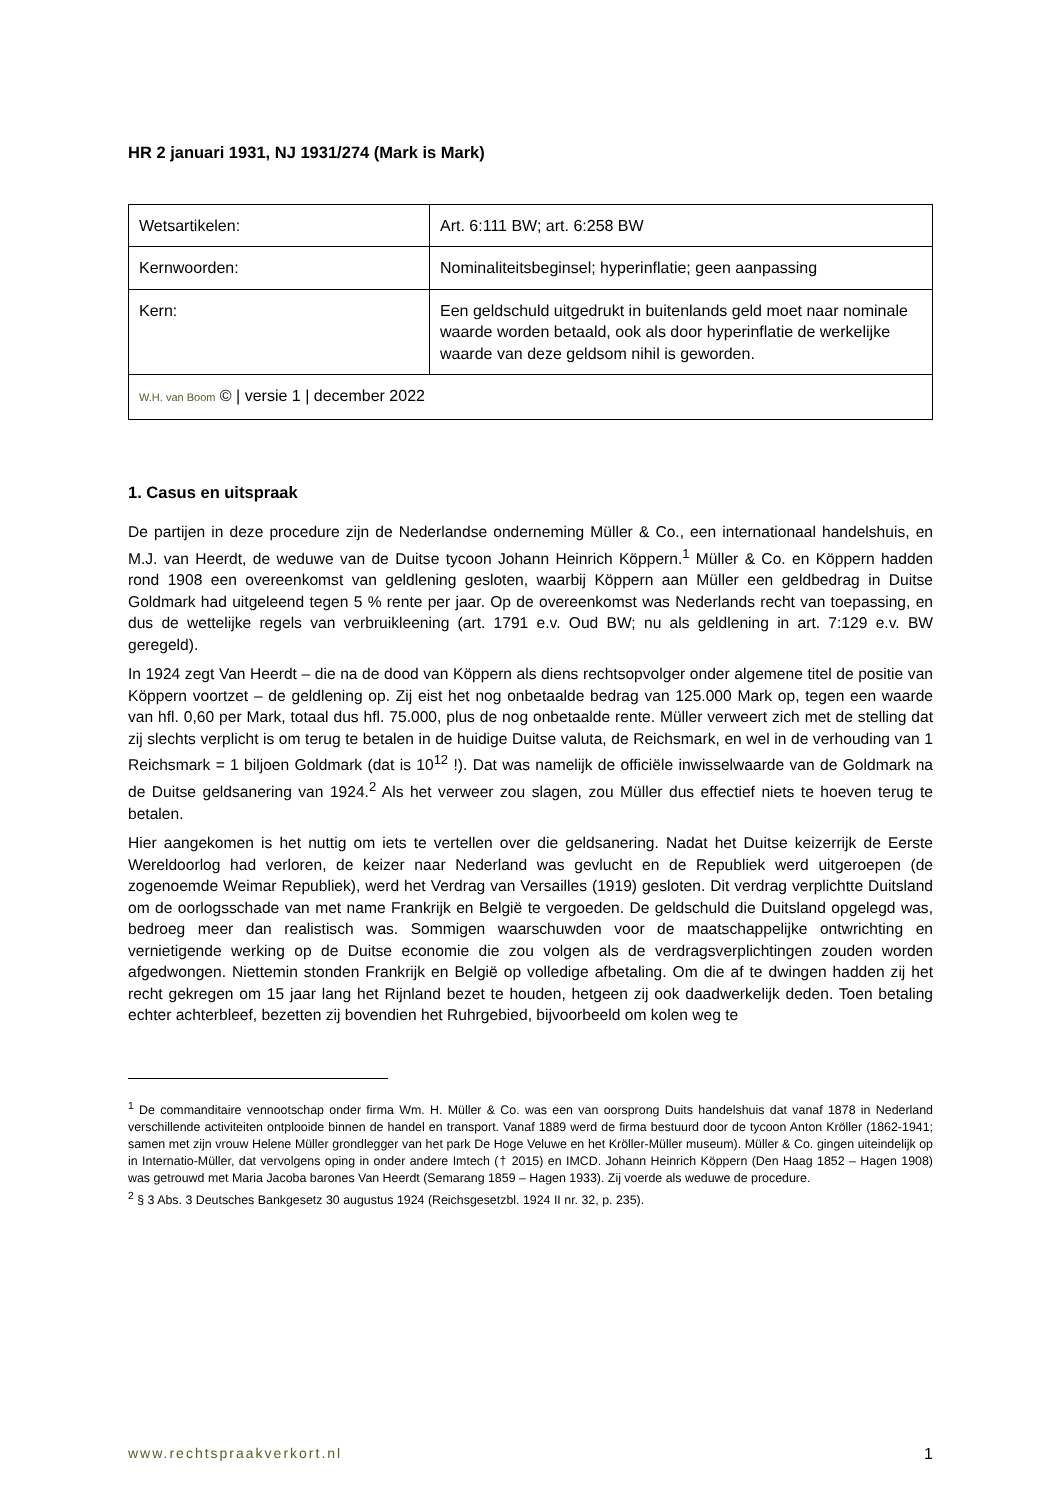HR 2 januari 1931, NJ 1931/274 (Mark is Mark)
| Wetsartikelen: | Art. 6:111 BW; art. 6:258 BW |
| Kernwoorden: | Nominaliteitsbeginsel; hyperinflatie; geen aanpassing |
| Kern: | Een geldschuld uitgedrukt in buitenlands geld moet naar nominale waarde worden betaald, ook als door hyperinflatie de werkelijke waarde van deze geldsom nihil is geworden. |
| W.H. van Boom © / versie 1 / december 2022 | |
1. Casus en uitspraak
De partijen in deze procedure zijn de Nederlandse onderneming Müller & Co., een internationaal handelshuis, en M.J. van Heerdt, de weduwe van de Duitse tycoon Johann Heinrich Köppern.<sup>1</sup> Müller & Co. en Köppern hadden rond 1908 een overeenkomst van geldlening gesloten, waarbij Köppern aan Müller een geldbedrag in Duitse Goldmark had uitgeleend tegen 5 % rente per jaar. Op de overeenkomst was Nederlands recht van toepassing, en dus de wettelijke regels van verbruikleening (art. 1791 e.v. Oud BW; nu als geldlening in art. 7:129 e.v. BW geregeld).
In 1924 zegt Van Heerdt – die na de dood van Köppern als diens rechtsopvolger onder algemene titel de positie van Köppern voortzet – de geldlening op. Zij eist het nog onbetaalde bedrag van 125.000 Mark op, tegen een waarde van hfl. 0,60 per Mark, totaal dus hfl. 75.000, plus de nog onbetaalde rente. Müller verweert zich met de stelling dat zij slechts verplicht is om terug te betalen in de huidige Duitse valuta, de Reichsmark, en wel in de verhouding van 1 Reichsmark = 1 biljoen Goldmark (dat is 10<sup>12</sup> !). Dat was namelijk de officiële inwisselwaarde van de Goldmark na de Duitse geldsanering van 1924.<sup>2</sup> Als het verweer zou slagen, zou Müller dus effectief niets te hoeven terug te betalen.
Hier aangekomen is het nuttig om iets te vertellen over die geldsanering. Nadat het Duitse keizerrijk de Eerste Wereldoorlog had verloren, de keizer naar Nederland was gevlucht en de Republiek werd uitgeroepen (de zogenoemde Weimar Republiek), werd het Verdrag van Versailles (1919) gesloten. Dit verdrag verplichtte Duitsland om de oorlogsschade van met name Frankrijk en België te vergoeden. De geldschuld die Duitsland opgelegd was, bedroeg meer dan realistisch was. Sommigen waarschuwden voor de maatschappelijke ontwrichting en vernietigende werking op de Duitse economie die zou volgen als de verdragsverplichtingen zouden worden afgedwongen. Niettemin stonden Frankrijk en België op volledige afbetaling. Om die af te dwingen hadden zij het recht gekregen om 15 jaar lang het Rijnland bezet te houden, hetgeen zij ook daadwerkelijk deden. Toen betaling echter achterbleef, bezetten zij bovendien het Ruhrgebied, bijvoorbeeld om kolen weg te
<sup>1</sup> De commanditaire vennootschap onder firma Wm. H. Müller & Co. was een van oorsprong Duits handelshuis dat vanaf 1878 in Nederland verschillende activiteiten ontplooide binnen de handel en transport. Vanaf 1889 werd de firma bestuurd door de tycoon Anton Kröller (1862-1941; samen met zijn vrouw Helene Müller grondlegger van het park De Hoge Veluwe en het Kröller-Müller museum). Müller & Co. gingen uiteindelijk op in Internatio-Müller, dat vervolgens oping in onder andere Imtech († 2015) en IMCD. Johann Heinrich Köppern (Den Haag 1852 – Hagen 1908) was getrouwd met Maria Jacoba barones Van Heerdt (Semarang 1859 – Hagen 1933). Zij voerde als weduwe de procedure.
<sup>2</sup> § 3 Abs. 3 Deutsches Bankgesetz 30 augustus 1924 (Reichsgesetzbl. 1924 II nr. 32, p. 235).
www.rechtspraakverkort.nl 1